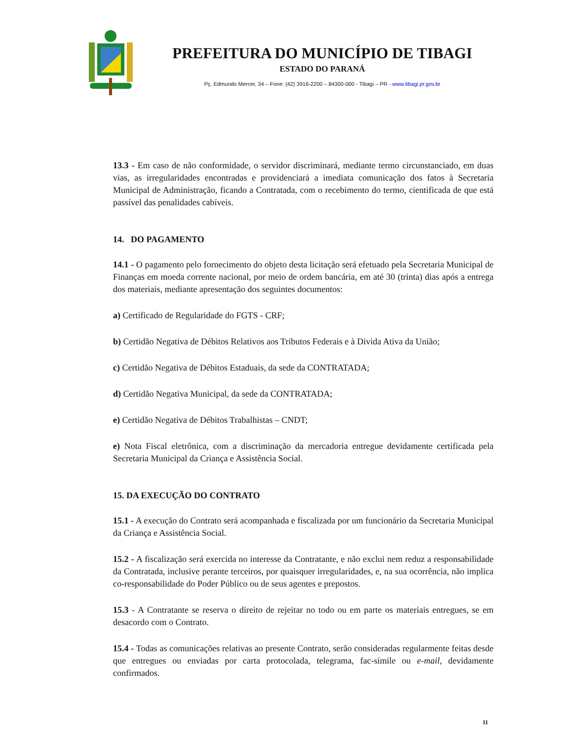PREFEITURA DO MUNICÍPIO DE TIBAGI
ESTADO DO PARANÁ
Pç. Edmundo Mercer, 34 – Fone: (42) 3916-2200 – 84300-000 - Tibagi – PR - www.tibagi.pr.gov.br
13.3 - Em caso de não conformidade, o servidor discriminará, mediante termo circunstanciado, em duas vias, as irregularidades encontradas e providenciará a imediata comunicação dos fatos à Secretaria Municipal de Administração, ficando a Contratada, com o recebimento do termo, cientificada de que está passível das penalidades cabíveis.
14. DO PAGAMENTO
14.1 - O pagamento pelo fornecimento do objeto desta licitação será efetuado pela Secretaria Municipal de Finanças em moeda corrente nacional, por meio de ordem bancária, em até 30 (trinta) dias após a entrega dos materiais, mediante apresentação dos seguintes documentos:
a) Certificado de Regularidade do FGTS - CRF;
b) Certidão Negativa de Débitos Relativos aos Tributos Federais e à Divida Ativa da União;
c) Certidão Negativa de Débitos Estaduais, da sede da CONTRATADA;
d) Certidão Negativa Municipal, da sede da CONTRATADA;
e) Certidão Negativa de Débitos Trabalhistas – CNDT;
e) Nota Fiscal eletrônica, com a discriminação da mercadoria entregue devidamente certificada pela Secretaria Municipal da Criança e Assistência Social.
15. DA EXECUÇÃO DO CONTRATO
15.1 - A execução do Contrato será acompanhada e fiscalizada por um funcionário da Secretaria Municipal da Criança e Assistência Social.
15.2 - A fiscalização será exercida no interesse da Contratante, e não exclui nem reduz a responsabilidade da Contratada, inclusive perante terceiros, por quaisquer irregularidades, e, na sua ocorrência, não implica co-responsabilidade do Poder Público ou de seus agentes e prepostos.
15.3 - A Contratante se reserva o direito de rejeitar no todo ou em parte os materiais entregues, se em desacordo com o Contrato.
15.4 - Todas as comunicações relativas ao presente Contrato, serão consideradas regularmente feitas desde que entregues ou enviadas por carta protocolada, telegrama, fac-símile ou e-mail, devidamente confirmados.
11